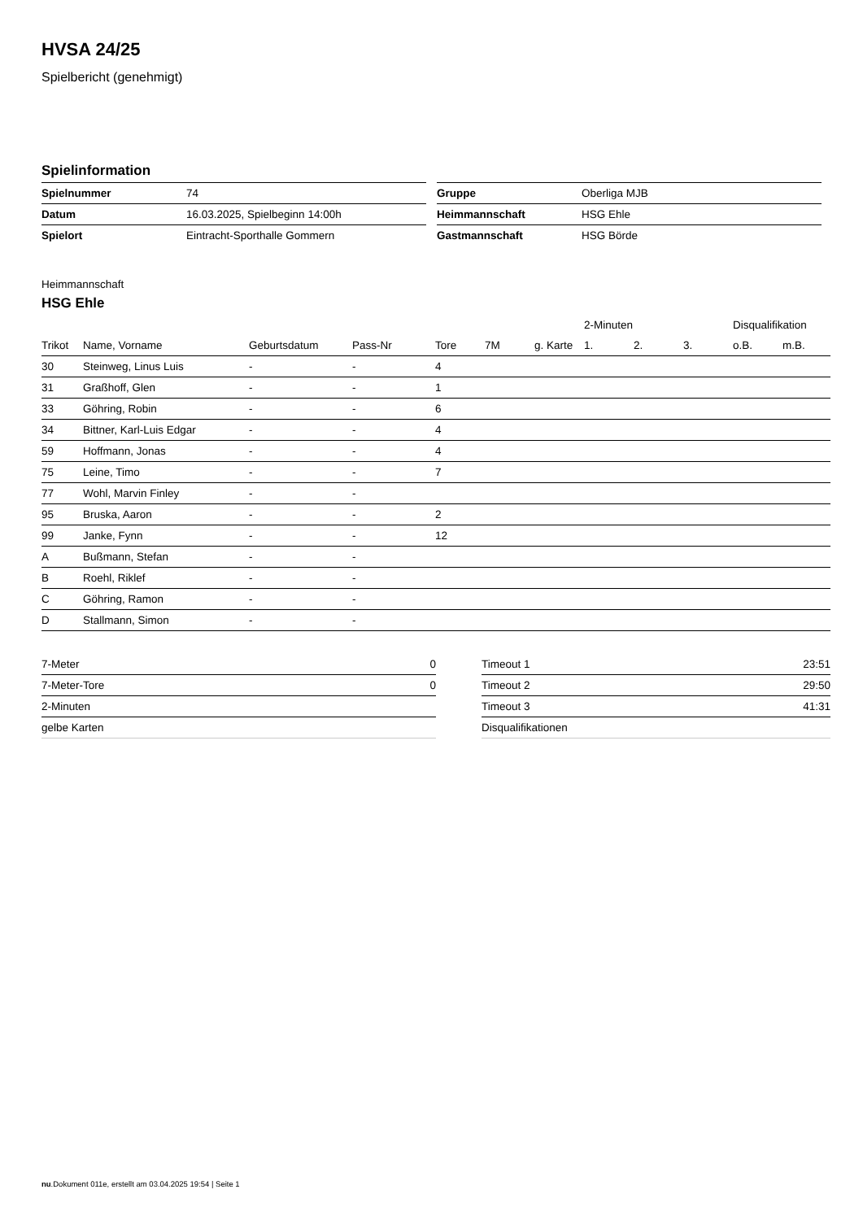HVSA 24/25
Spielbericht (genehmigt)
Spielinformation
| Spielnummer | 74 |
| Datum | 16.03.2025, Spielbeginn 14:00h |
| Spielort | Eintracht-Sporthalle Gommern |
| Gruppe | Oberliga MJB |
| Heimmannschaft | HSG Ehle |
| Gastmannschaft | HSG Börde |
Heimmannschaft
HSG Ehle
| | | | | | | | 2-Minuten | | | Disqualifikation | |
| --- | --- | --- | --- | --- | --- | --- | --- | --- | --- | --- | --- |
| Trikot | Name, Vorname | Geburtsdatum | Pass-Nr | Tore | 7M | g. Karte | 1. | 2. | 3. | o.B. | m.B. |
| 30 | Steinweg, Linus Luis | - | - | 4 | | | | | | | |
| 31 | Graßhoff, Glen | - | - | 1 | | | | | | | |
| 33 | Göhring, Robin | - | - | 6 | | | | | | | |
| 34 | Bittner, Karl-Luis Edgar | - | - | 4 | | | | | | | |
| 59 | Hoffmann, Jonas | - | - | 4 | | | | | | | |
| 75 | Leine, Timo | - | - | 7 | | | | | | | |
| 77 | Wohl, Marvin Finley | - | - | | | | | | | | |
| 95 | Bruska, Aaron | - | - | 2 | | | | | | | |
| 99 | Janke, Fynn | - | - | 12 | | | | | | | |
| A | Bußmann, Stefan | - | - | | | | | | | | |
| B | Roehl, Riklef | - | - | | | | | | | | |
| C | Göhring, Ramon | - | - | | | | | | | | |
| D | Stallmann, Simon | - | - | | | | | | | | |
| 7-Meter | 0 |
| 7-Meter-Tore | 0 |
| 2-Minuten | |
| gelbe Karten | |
| Timeout 1 | 23:51 |
| Timeout 2 | 29:50 |
| Timeout 3 | 41:31 |
| Disqualifikationen | |
nu.Dokument 011e, erstellt am 03.04.2025 19:54 | Seite 1